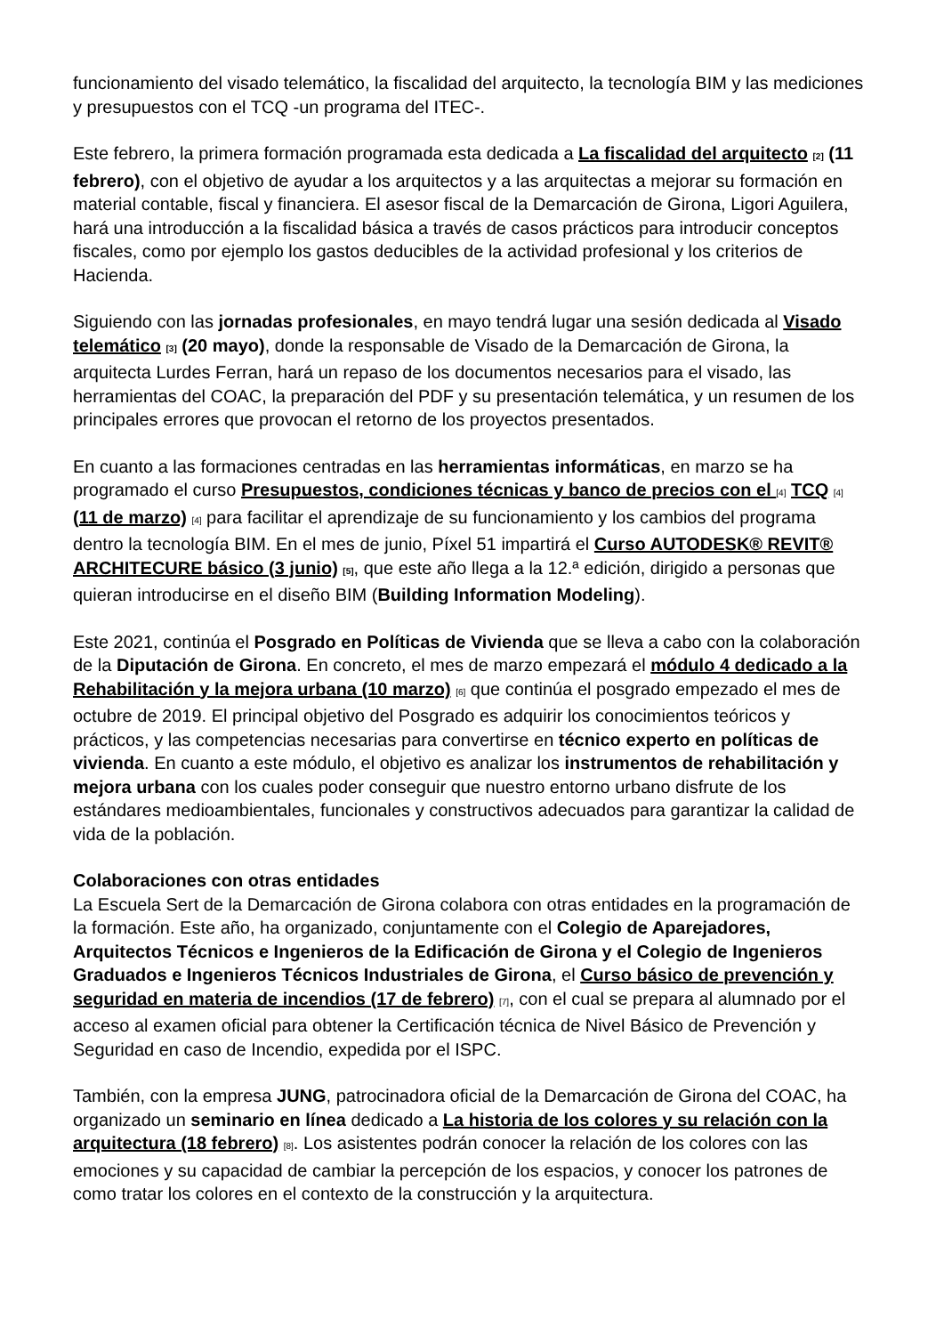funcionamiento del visado telemático, la fiscalidad del arquitecto, la tecnología BIM y las mediciones y presupuestos con el TCQ -un programa del ITEC-.
Este febrero, la primera formación programada esta dedicada a La fiscalidad del arquitecto [2] (11 febrero), con el objetivo de ayudar a los arquitectos y a las arquitectas a mejorar su formación en material contable, fiscal y financiera. El asesor fiscal de la Demarcación de Girona, Ligori Aguilera, hará una introducción a la fiscalidad básica a través de casos prácticos para introducir conceptos fiscales, como por ejemplo los gastos deducibles de la actividad profesional y los criterios de Hacienda.
Siguiendo con las jornadas profesionales, en mayo tendrá lugar una sesión dedicada al Visado telemático [3] (20 mayo), donde la responsable de Visado de la Demarcación de Girona, la arquitecta Lurdes Ferran, hará un repaso de los documentos necesarios para el visado, las herramientas del COAC, la preparación del PDF y su presentación telemática, y un resumen de los principales errores que provocan el retorno de los proyectos presentados.
En cuanto a las formaciones centradas en las herramientas informáticas, en marzo se ha programado el curso Presupuestos, condiciones técnicas y banco de precios con el [4] TCQ [4] (11 de marzo) [4] para facilitar el aprendizaje de su funcionamiento y los cambios del programa dentro la tecnología BIM. En el mes de junio, Píxel 51 impartirá el Curso AUTODESK® REVIT® ARCHITECURE básico (3 junio) [5], que este año llega a la 12.ª edición, dirigido a personas que quieran introducirse en el diseño BIM (Building Information Modeling).
Este 2021, continúa el Posgrado en Políticas de Vivienda que se lleva a cabo con la colaboración de la Diputación de Girona. En concreto, el mes de marzo empezará el módulo 4 dedicado a la Rehabilitación y la mejora urbana (10 marzo) [6] que continúa el posgrado empezado el mes de octubre de 2019. El principal objetivo del Posgrado es adquirir los conocimientos teóricos y prácticos, y las competencias necesarias para convertirse en técnico experto en políticas de vivienda. En cuanto a este módulo, el objetivo es analizar los instrumentos de rehabilitación y mejora urbana con los cuales poder conseguir que nuestro entorno urbano disfrute de los estándares medioambientales, funcionales y constructivos adecuados para garantizar la calidad de vida de la población.
Colaboraciones con otras entidades
La Escuela Sert de la Demarcación de Girona colabora con otras entidades en la programación de la formación. Este año, ha organizado, conjuntamente con el Colegio de Aparejadores, Arquitectos Técnicos e Ingenieros de la Edificación de Girona y el Colegio de Ingenieros Graduados e Ingenieros Técnicos Industriales de Girona, el Curso básico de prevención y seguridad en materia de incendios (17 de febrero) [7], con el cual se prepara al alumnado por el acceso al examen oficial para obtener la Certificación técnica de Nivel Básico de Prevención y Seguridad en caso de Incendio, expedida por el ISPC.
También, con la empresa JUNG, patrocinadora oficial de la Demarcación de Girona del COAC, ha organizado un seminario en línea dedicado a La historia de los colores y su relación con la arquitectura (18 febrero) [8]. Los asistentes podrán conocer la relación de los colores con las emociones y su capacidad de cambiar la percepción de los espacios, y conocer los patrones de como tratar los colores en el contexto de la construcción y la arquitectura.